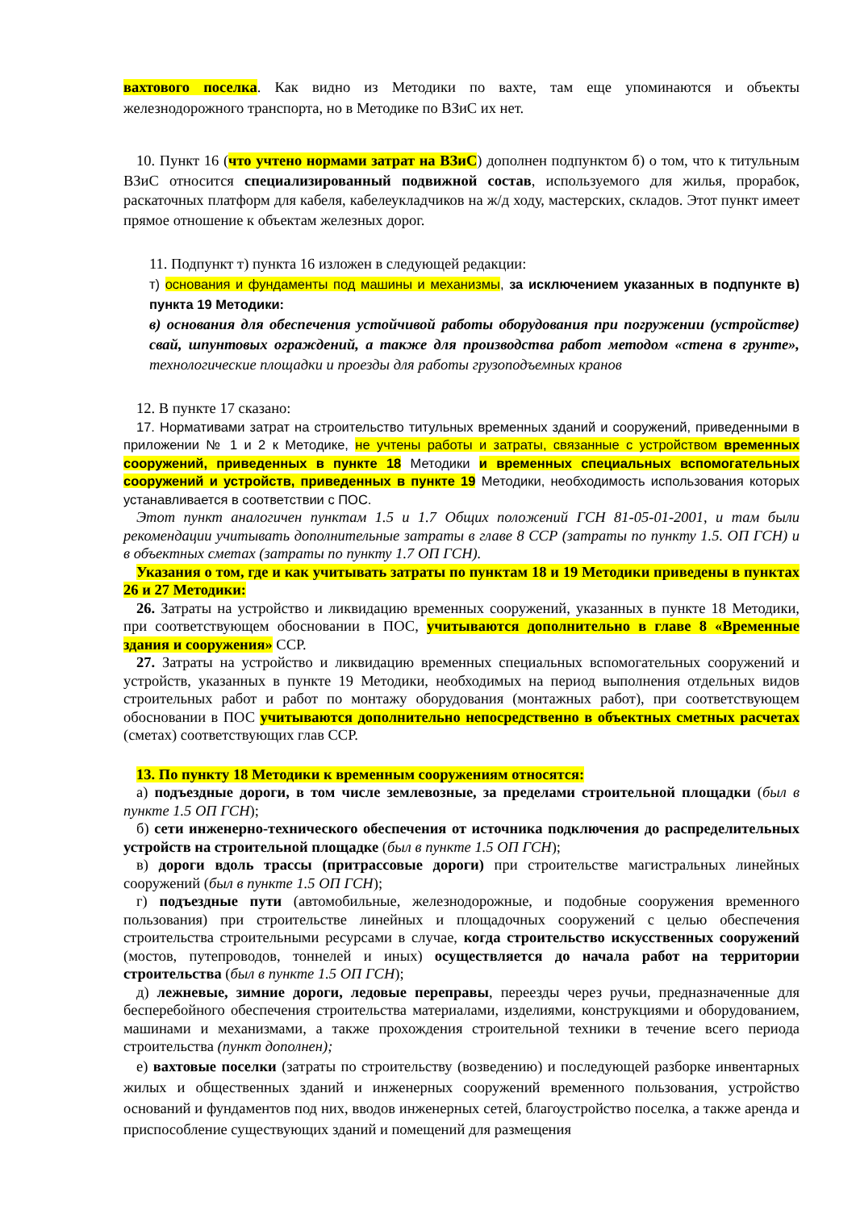вахтового поселка. Как видно из Методики по вахте, там еще упоминаются и объекты железнодорожного транспорта, но в Методике по ВЗиС их нет.
10. Пункт 16 (что учтено нормами затрат на ВЗиС) дополнен подпунктом б) о том, что к титульным ВЗиС относится специализированный подвижной состав, используемого для жилья, прорабок, раскаточных платформ для кабеля, кабелеукладчиков на ж/д ходу, мастерских, складов. Этот пункт имеет прямое отношение к объектам железных дорог.
11. Подпункт т) пункта 16 изложен в следующей редакции:
т) основания и фундаменты под машины и механизмы, за исключением указанных в подпункте в) пункта 19 Методики:
в) основания для обеспечения устойчивой работы оборудования при погружении (устройстве) свай, шпунтовых ограждений, а также для производства работ методом «стена в грунте», технологические площадки и проезды для работы грузоподъемных кранов
12. В пункте 17 сказано:
17. Нормативами затрат на строительство титульных временных зданий и сооружений, приведенными в приложении № 1 и 2 к Методике, не учтены работы и затраты, связанные с устройством временных сооружений, приведенных в пункте 18 Методики и временных специальных вспомогательных сооружений и устройств, приведенных в пункте 19 Методики, необходимость использования которых устанавливается в соответствии с ПОС.
Этот пункт аналогичен пунктам 1.5 и 1.7 Общих положений ГСН 81-05-01-2001, и там были рекомендации учитывать дополнительные затраты в главе 8 ССР (затраты по пункту 1.5. ОП ГСН) и в объектных сметах (затраты по пункту 1.7 ОП ГСН).
Указания о том, где и как учитывать затраты по пунктам 18 и 19 Методики приведены в пунктах 26 и 27 Методики:
26. Затраты на устройство и ликвидацию временных сооружений, указанных в пункте 18 Методики, при соответствующем обосновании в ПОС, учитываются дополнительно в главе 8 «Временные здания и сооружения» ССР.
27. Затраты на устройство и ликвидацию временных специальных вспомогательных сооружений и устройств, указанных в пункте 19 Методики, необходимых на период выполнения отдельных видов строительных работ и работ по монтажу оборудования (монтажных работ), при соответствующем обосновании в ПОС учитываются дополнительно непосредственно в объектных сметных расчетах (сметах) соответствующих глав ССР.
13. По пункту 18 Методики к временным сооружениям относятся:
а) подъездные дороги, в том числе землевозные, за пределами строительной площадки (был в пункте 1.5 ОП ГСН);
б) сети инженерно-технического обеспечения от источника подключения до распределительных устройств на строительной площадке (был в пункте 1.5 ОП ГСН);
в) дороги вдоль трассы (притрассовые дороги) при строительстве магистральных линейных сооружений (был в пункте 1.5 ОП ГСН);
г) подъездные пути (автомобильные, железнодорожные, и подобные сооружения временного пользования) при строительстве линейных и площадочных сооружений с целью обеспечения строительства строительными ресурсами в случае, когда строительство искусственных сооружений (мостов, путепроводов, тоннелей и иных) осуществляется до начала работ на территории строительства (был в пункте 1.5 ОП ГСН);
д) лежневые, зимние дороги, ледовые переправы, переезды через ручьи, предназначенные для бесперебойного обеспечения строительства материалами, изделиями, конструкциями и оборудованием, машинами и механизмами, а также прохождения строительной техники в течение всего периода строительства (пункт дополнен);
е) вахтовые поселки (затраты по строительству (возведению) и последующей разборке инвентарных жилых и общественных зданий и инженерных сооружений временного пользования, устройство оснований и фундаментов под них, вводов инженерных сетей, благоустройство поселка, а также аренда и приспособление существующих зданий и помещений для размещения